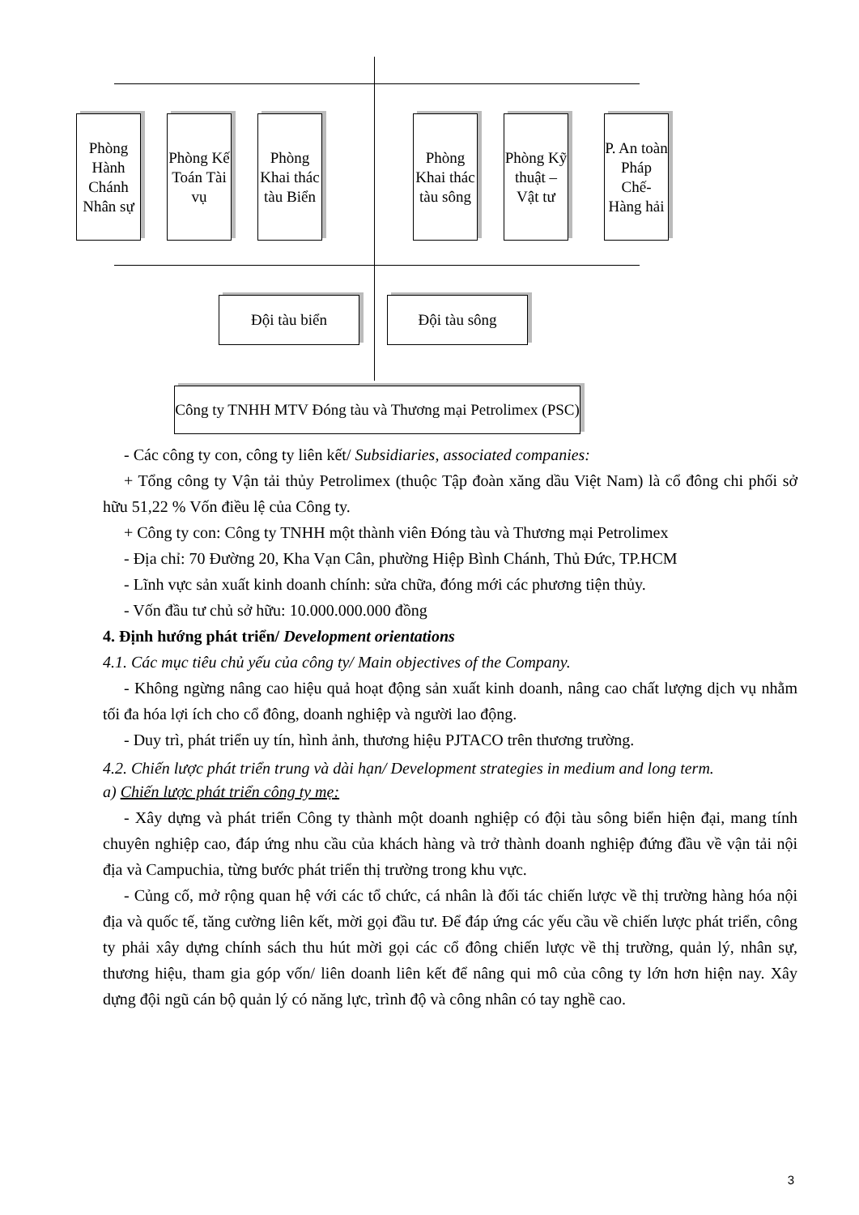Phòng Hành Chánh Nhân sự
Phòng Kế Toán Tài vụ
Phòng Khai thác tàu Biển
Phòng Khai thác tàu sông
Phòng Kỹ thuật – Vật tư
P. An toàn Pháp Chế-Hàng hải
Đội tàu biển Đội tàu sông
Công ty TNHH MTV Đóng tàu và Thương mại Petrolimex (PSC)
- Các công ty con, công ty liên kết/ Subsidiaries, associated companies:
+ Tổng công ty Vận tải thủy Petrolimex (thuộc Tập đoàn xăng dầu Việt Nam) là cổ đông chi phối sở hữu 51,22 % Vốn điều lệ của Công ty.
+ Công ty con: Công ty TNHH một thành viên Đóng tàu và Thương mại Petrolimex
- Địa chỉ: 70 Đường 20, Kha Vạn Cân, phường Hiệp Bình Chánh, Thủ Đức, TP.HCM
- Lĩnh vực sản xuất kinh doanh chính: sửa chữa, đóng mới các phương tiện thủy.
- Vốn đầu tư chủ sở hữu: 10.000.000.000 đồng
4. Định hướng phát triển/ Development orientations
4.1. Các mục tiêu chủ yếu của công ty/ Main objectives of the Company.
- Không ngừng nâng cao hiệu quả hoạt động sản xuất kinh doanh, nâng cao chất lượng dịch vụ nhằm tối đa hóa lợi ích cho cổ đông, doanh nghiệp và người lao động.
- Duy trì, phát triển uy tín, hình ảnh, thương hiệu PJTACO trên thương trường.
4.2. Chiến lược phát triển trung và dài hạn/ Development strategies in medium and long term.
a) Chiến lược phát triển công ty mẹ:
- Xây dựng và phát triển Công ty thành một doanh nghiệp có đội tàu sông biển hiện đại, mang tính chuyên nghiệp cao, đáp ứng nhu cầu của khách hàng và trở thành doanh nghiệp đứng đầu về vận tải nội địa và Campuchia, từng bước phát triển thị trường trong khu vực.
- Củng cố, mở rộng quan hệ với các tổ chức, cá nhân là đối tác chiến lược về thị trường hàng hóa nội địa và quốc tế, tăng cường liên kết, mời gọi đầu tư. Để đáp ứng các yếu cầu về chiến lược phát triển, công ty phải xây dựng chính sách thu hút mời gọi các cổ đông chiến lược về thị trường, quản lý, nhân sự, thương hiệu, tham gia góp vốn/ liên doanh liên kết để nâng qui mô của công ty lớn hơn hiện nay. Xây dựng đội ngũ cán bộ quản lý có năng lực, trình độ và công nhân có tay nghề cao.
3